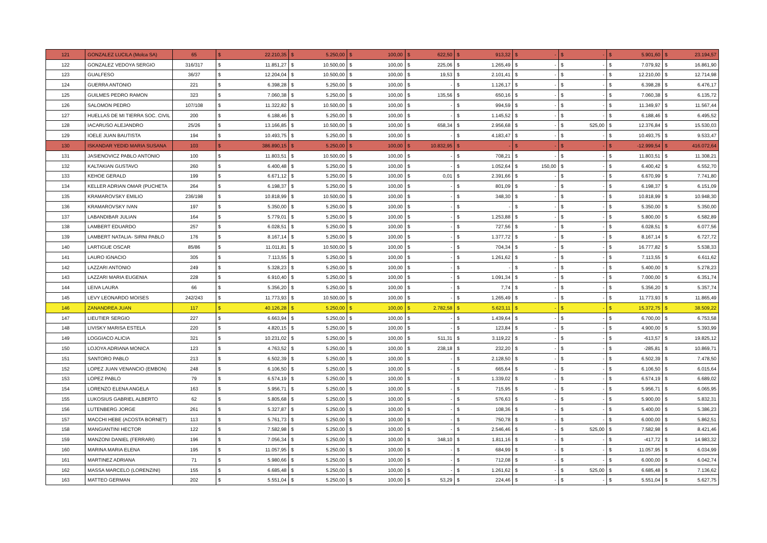| 121 | GONZALEZ LUCILA (Molca SA) | 65 | $ | 22.210,35 | $ | 5.250,00 | $ | 100,00 | $ | 622,50 | $ | 913,32 | $ | - | $ | - | $ | 5.901,60 | $ | 23.194,57 |
| 122 | GONZALEZ VEDOYA SERGIO | 316/317 | $ | 11.851,27 | $ | 10.500,00 | $ | 100,00 | $ | 225,06 | $ | 1.265,49 | $ | - | $ | - | $ | 7.079,92 | $ | 16.861,90 |
| 123 | GUALFESO | 36/37 | $ | 12.204,04 | $ | 10.500,00 | $ | 100,00 | $ | 19,53 | $ | 2.101,41 | $ | - | $ | - | $ | 12.210,00 | $ | 12.714,98 |
| 124 | GUERRA ANTONIO | 221 | $ | 6.398,28 | $ | 5.250,00 | $ | 100,00 | $ | - | $ | 1.126,17 | $ | - | $ | - | $ | 6.398,28 | $ | 6.476,17 |
| 125 | GUILMES PEDRO RAMON | 323 | $ | 7.060,38 | $ | 5.250,00 | $ | 100,00 | $ | 135,56 | $ | 650,16 | $ | - | $ | - | $ | 7.060,38 | $ | 6.135,72 |
| 126 | SALOMON PEDRO | 107/108 | $ | 11.322,82 | $ | 10.500,00 | $ | 100,00 | $ | - | $ | 994,59 | $ | - | $ | - | $ | 11.349,97 | $ | 11.567,44 |
| 127 | HUELLAS DE MI TIERRA SOC. CIVIL | 200 | $ | 6.188,46 | $ | 5.250,00 | $ | 100,00 | $ | - | $ | 1.145,52 | $ | - | $ | - | $ | 6.188,46 | $ | 6.495,52 |
| 128 | IACARUSO ALEJANDRO | 25/26 | $ | 13.166,85 | $ | 10.500,00 | $ | 100,00 | $ | 658,34 | $ | 2.956,68 | $ | - | $ | 525,00 | $ | 12.376,84 | $ | 15.530,03 |
| 129 | IOELE JUAN BAUTISTA | 194 | $ | 10.493,75 | $ | 5.250,00 | $ | 100,00 | $ | - | $ | 4.183,47 | $ | - | $ | - | $ | 10.493,75 | $ | 9.533,47 |
| 130 | ISKANDAR YEDID MARIA SUSANA | 103 | $ | 386.890,15 | $ | 5.250,00 | $ | 100,00 | $ | 10.832,95 | $ | - | $ | - | $ | - | $ | -12.999,54 | $ | 416.072,64 |
| 131 | JASIENOVICZ PABLO ANTONIO | 100 | $ | 11.803,51 | $ | 10.500,00 | $ | 100,00 | $ | - | $ | 708,21 | $ | - | $ | - | $ | 11.803,51 | $ | 11.308,21 |
| 132 | KALTAKIAN GUSTAVO | 260 | $ | 6.400,48 | $ | 5.250,00 | $ | 100,00 | $ | - | $ | 1.052,64 | $ | 150,00 | $ | - | $ | 6.400,42 | $ | 6.552,70 |
| 133 | KEHOE GERALD | 199 | $ | 6.671,12 | $ | 5.250,00 | $ | 100,00 | $ | 0,01 | $ | 2.391,66 | $ | - | $ | - | $ | 6.670,99 | $ | 7.741,80 |
| 134 | KELLER ADRIAN OMAR (PUCHETA | 264 | $ | 6.198,37 | $ | 5.250,00 | $ | 100,00 | $ | - | $ | 801,09 | $ | - | $ | - | $ | 6.198,37 | $ | 6.151,09 |
| 135 | KRAMAROVSKY EMILIO | 236/198 | $ | 10.818,99 | $ | 10.500,00 | $ | 100,00 | $ | - | $ | 348,30 | $ | - | $ | - | $ | 10.818,99 | $ | 10.948,30 |
| 136 | KRAMAROVSKY IVAN | 197 | $ | 5.350,00 | $ | 5.250,00 | $ | 100,00 | $ | - | $ | - | $ | - | $ | - | $ | 5.350,00 | $ | 5.350,00 |
| 137 | LABANDIBAR JULIAN | 164 | $ | 5.779,01 | $ | 5.250,00 | $ | 100,00 | $ | - | $ | 1.253,88 | $ | - | $ | - | $ | 5.800,00 | $ | 6.582,89 |
| 138 | LAMBERT EDUARDO | 257 | $ | 6.028,51 | $ | 5.250,00 | $ | 100,00 | $ | - | $ | 727,56 | $ | - | $ | - | $ | 6.028,51 | $ | 6.077,56 |
| 139 | LAMBERT NATALIA- SIRNI PABLO | 176 | $ | 8.167,14 | $ | 5.250,00 | $ | 100,00 | $ | - | $ | 1.377,72 | $ | - | $ | - | $ | 8.167,14 | $ | 6.727,72 |
| 140 | LARTIGUE OSCAR | 85/86 | $ | 11.011,81 | $ | 10.500,00 | $ | 100,00 | $ | - | $ | 704,34 | $ | - | $ | - | $ | 16.777,82 | $ | 5.538,33 |
| 141 | LAURO IGNACIO | 305 | $ | 7.113,55 | $ | 5.250,00 | $ | 100,00 | $ | - | $ | 1.261,62 | $ | - | $ | - | $ | 7.113,55 | $ | 6.611,62 |
| 142 | LAZZARI ANTONIO | 249 | $ | 5.328,23 | $ | 5.250,00 | $ | 100,00 | $ | - | $ | - | $ | - | $ | - | $ | 5.400,00 | $ | 5.278,23 |
| 143 | LAZZARI MARIA EUGENIA | 228 | $ | 6.910,40 | $ | 5.250,00 | $ | 100,00 | $ | - | $ | 1.091,34 | $ | - | $ | - | $ | 7.000,00 | $ | 6.351,74 |
| 144 | LEIVA LAURA | 66 | $ | 5.356,20 | $ | 5.250,00 | $ | 100,00 | $ | - | $ | 7,74 | $ | - | $ | - | $ | 5.356,20 | $ | 5.357,74 |
| 145 | LEVY LEONARDO MOISES | 242/243 | $ | 11.773,93 | $ | 10.500,00 | $ | 100,00 | $ | - | $ | 1.265,49 | $ | - | $ | - | $ | 11.773,93 | $ | 11.865,49 |
| 146 | ZANANDREA JUAN | 117 | $ | 40.126,28 | $ | 5.250,00 | $ | 100,00 | $ | 2.782,58 | $ | 5.623,11 | $ | - | $ | - | $ | 15.372,75 | $ | 38.509,22 |
| 147 | LIEUTIER SERGIO | 227 | $ | 6.663,94 | $ | 5.250,00 | $ | 100,00 | $ | - | $ | 1.439,64 | $ | - | $ | - | $ | 6.700,00 | $ | 6.753,58 |
| 148 | LIVISKY MARISA ESTELA | 220 | $ | 4.820,15 | $ | 5.250,00 | $ | 100,00 | $ | - | $ | 123,84 | $ | - | $ | - | $ | 4.900,00 | $ | 5.393,99 |
| 149 | LOGGIACO ALICIA | 321 | $ | 10.231,02 | $ | 5.250,00 | $ | 100,00 | $ | 511,31 | $ | 3.119,22 | $ | - | $ | - | $ | -613,57 | $ | 19.825,12 |
| 150 | LOJOYA ADRIANA MONICA | 123 | $ | 4.763,52 | $ | 5.250,00 | $ | 100,00 | $ | 238,18 | $ | 232,20 | $ | - | $ | - | $ | -285,81 | $ | 10.869,71 |
| 151 | SANTORO PABLO | 213 | $ | 6.502,39 | $ | 5.250,00 | $ | 100,00 | $ | - | $ | 2.128,50 | $ | - | $ | - | $ | 6.502,39 | $ | 7.478,50 |
| 152 | LOPEZ JUAN VENANCIO (EMBON) | 248 | $ | 6.106,50 | $ | 5.250,00 | $ | 100,00 | $ | - | $ | 665,64 | $ | - | $ | - | $ | 6.106,50 | $ | 6.015,64 |
| 153 | LOPEZ PABLO | 79 | $ | 6.574,19 | $ | 5.250,00 | $ | 100,00 | $ | - | $ | 1.339,02 | $ | - | $ | - | $ | 6.574,19 | $ | 6.689,02 |
| 154 | LORENZO ELENA ANGELA | 163 | $ | 5.956,71 | $ | 5.250,00 | $ | 100,00 | $ | - | $ | 715,95 | $ | - | $ | - | $ | 5.956,71 | $ | 6.065,95 |
| 155 | LUKOSIUS GABRIEL ALBERTO | 62 | $ | 5.805,68 | $ | 5.250,00 | $ | 100,00 | $ | - | $ | 576,63 | $ | - | $ | - | $ | 5.900,00 | $ | 5.832,31 |
| 156 | LUTENBERG JORGE | 261 | $ | 5.327,87 | $ | 5.250,00 | $ | 100,00 | $ | - | $ | 108,36 | $ | - | $ | - | $ | 5.400,00 | $ | 5.386,23 |
| 157 | MACCHI HEBE (ACOSTA BORNET) | 113 | $ | 5.761,73 | $ | 5.250,00 | $ | 100,00 | $ | - | $ | 750,78 | $ | - | $ | - | $ | 6.000,00 | $ | 5.862,51 |
| 158 | MANGIANTINI HECTOR | 122 | $ | 7.582,98 | $ | 5.250,00 | $ | 100,00 | $ | - | $ | 2.546,46 | $ | - | $ | 525,00 | $ | 7.582,98 | $ | 8.421,46 |
| 159 | MANZONI DANIEL (FERRARI) | 196 | $ | 7.056,34 | $ | 5.250,00 | $ | 100,00 | $ | 348,10 | $ | 1.811,16 | $ | - | $ | - | $ | -417,72 | $ | 14.983,32 |
| 160 | MARINA MARIA ELENA | 195 | $ | 11.057,95 | $ | 5.250,00 | $ | 100,00 | $ | - | $ | 684,99 | $ | - | $ | - | $ | 11.057,95 | $ | 6.034,99 |
| 161 | MARTINEZ ADRIANA | 71 | $ | 5.980,66 | $ | 5.250,00 | $ | 100,00 | $ | - | $ | 712,08 | $ | - | $ | - | $ | 6.000,00 | $ | 6.042,74 |
| 162 | MASSA MARCELO (LORENZINI) | 155 | $ | 6.685,48 | $ | 5.250,00 | $ | 100,00 | $ | - | $ | 1.261,62 | $ | - | $ | 525,00 | $ | 6.685,48 | $ | 7.136,62 |
| 163 | MATTEO GERMAN | 202 | $ | 5.551,04 | $ | 5.250,00 | $ | 100,00 | $ | 53,29 | $ | 224,46 | $ | - | $ | - | $ | 5.551,04 | $ | 5.627,75 |